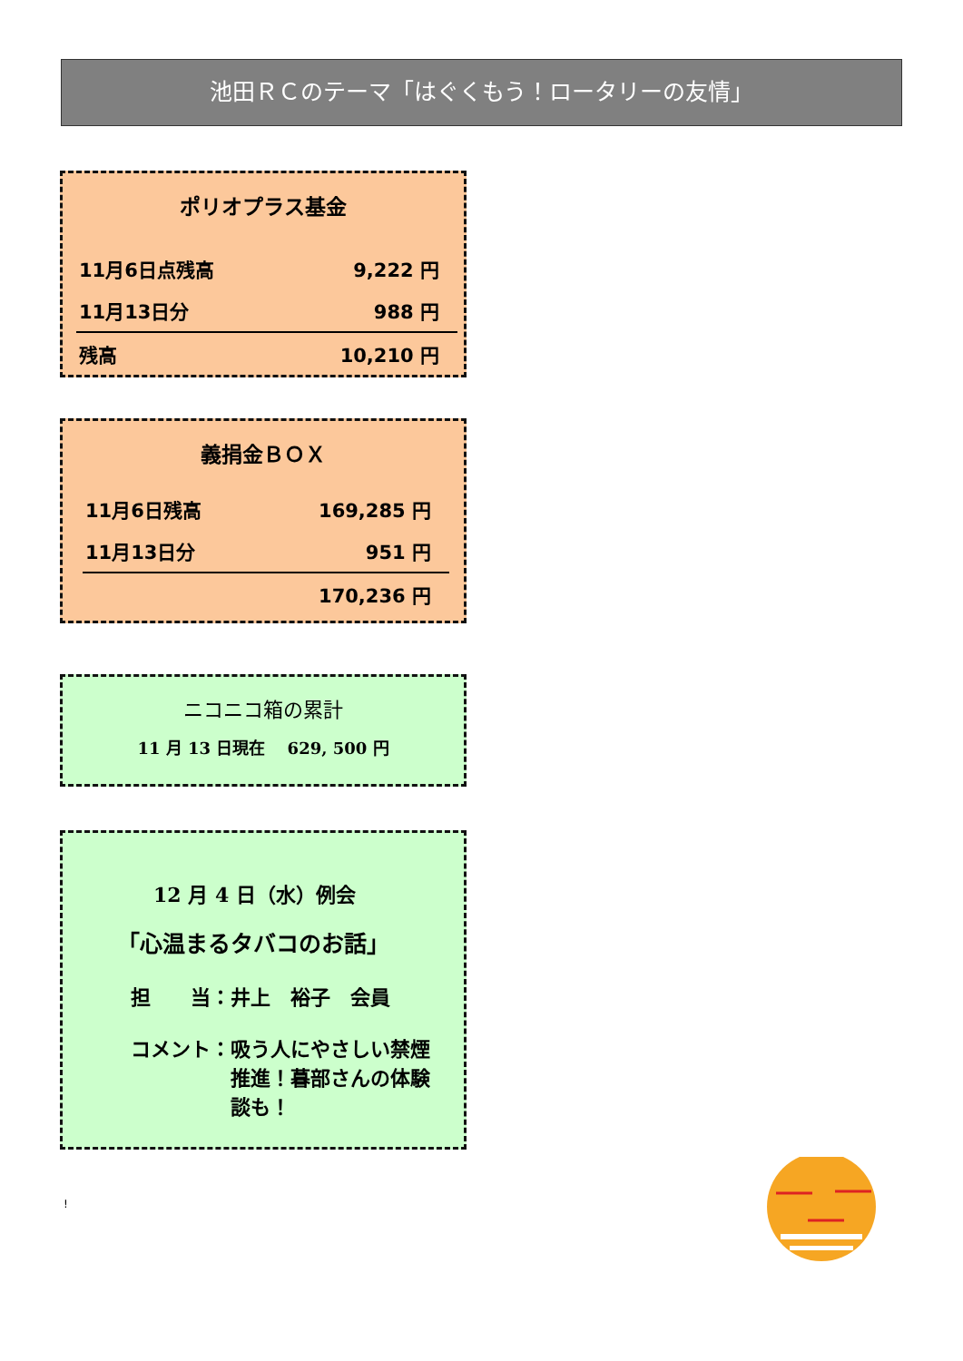池田ＲＣのテーマ「はぐくもう！ロータリーの友情」
ポリオプラス基金
| 11月6日点残高 | 9,222 円 |
| 11月13日分 | 988 円 |
| 残高 | 10,210 円 |
義捐金ＢＯＸ
| 11月6日残高 | 169,285 円 |
| 11月13日分 | 951 円 |
| | 170,236 円 |
ニコニコ箱の累計
11 月 13 日現在　 629, 500 円
12 月 4 日（水）例会
「心温まるタバコのお話」
担　　当：井上　裕子　会員
コメント： 吸う人にやさしい禁煙推進！暮部さんの体験談も！
!